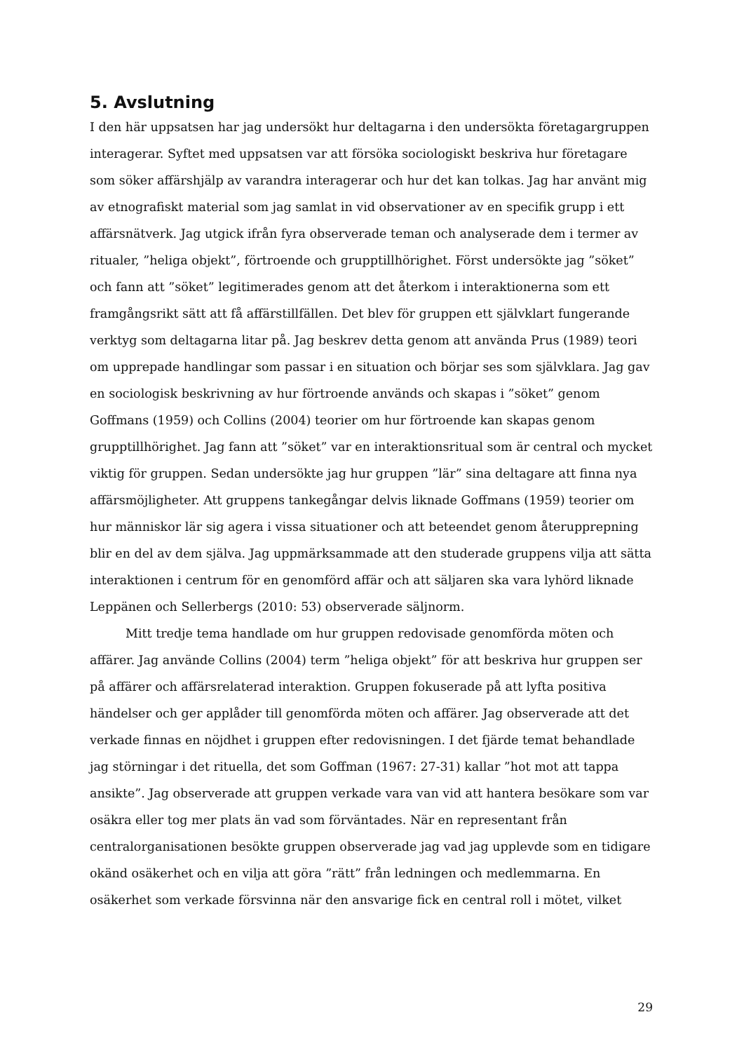5. Avslutning
I den här uppsatsen har jag undersökt hur deltagarna i den undersökta företagargruppen interagerar. Syftet med uppsatsen var att försöka sociologiskt beskriva hur företagare som söker affärshjälp av varandra interagerar och hur det kan tolkas. Jag har använt mig av etnografiskt material som jag samlat in vid observationer av en specifik grupp i ett affärsnätverk. Jag utgick ifrån fyra observerade teman och analyserade dem i termer av ritualer, ”heliga objekt”, förtroende och grupptillhörighet. Först undersökte jag ”söket” och fann att ”söket” legitimerades genom att det återkom i interaktionerna som ett framgångsrikt sätt att få affärstillfällen. Det blev för gruppen ett självklart fungerande verktyg som deltagarna litar på. Jag beskrev detta genom att använda Prus (1989) teori om upprepade handlingar som passar i en situation och börjar ses som självklara. Jag gav en sociologisk beskrivning av hur förtroende används och skapas i ”söket” genom Goffmans (1959) och Collins (2004) teorier om hur förtroende kan skapas genom grupptillhörighet. Jag fann att ”söket” var en interaktionsritual som är central och mycket viktig för gruppen. Sedan undersökte jag hur gruppen ”lär” sina deltagare att finna nya affärsmöjligheter. Att gruppens tankegångar delvis liknade Goffmans (1959) teorier om hur människor lär sig agera i vissa situationer och att beteendet genom återupprepning blir en del av dem själva. Jag uppmärksammade att den studerade gruppens vilja att sätta interaktionen i centrum för en genomförd affär och att säljaren ska vara lyhörd liknade Leppänen och Sellerbergs (2010: 53) observerade säljnorm.
Mitt tredje tema handlade om hur gruppen redovisade genomförda möten och affärer. Jag använde Collins (2004) term ”heliga objekt” för att beskriva hur gruppen ser på affärer och affärsrelaterad interaktion. Gruppen fokuserade på att lyfta positiva händelser och ger applåder till genomförda möten och affärer. Jag observerade att det verkade finnas en nöjdhet i gruppen efter redovisningen. I det fjärde temat behandlade jag störningar i det rituella, det som Goffman (1967: 27-31) kallar ”hot mot att tappa ansikte”. Jag observerade att gruppen verkade vara van vid att hantera besökare som var osäkra eller tog mer plats än vad som förväntades. När en representant från centralorganisationen besökte gruppen observerade jag vad jag upplevde som en tidigare okänd osäkerhet och en vilja att göra ”rätt” från ledningen och medlemmarna. En osäkerhet som verkade försvinna när den ansvarige fick en central roll i mötet, vilket
29